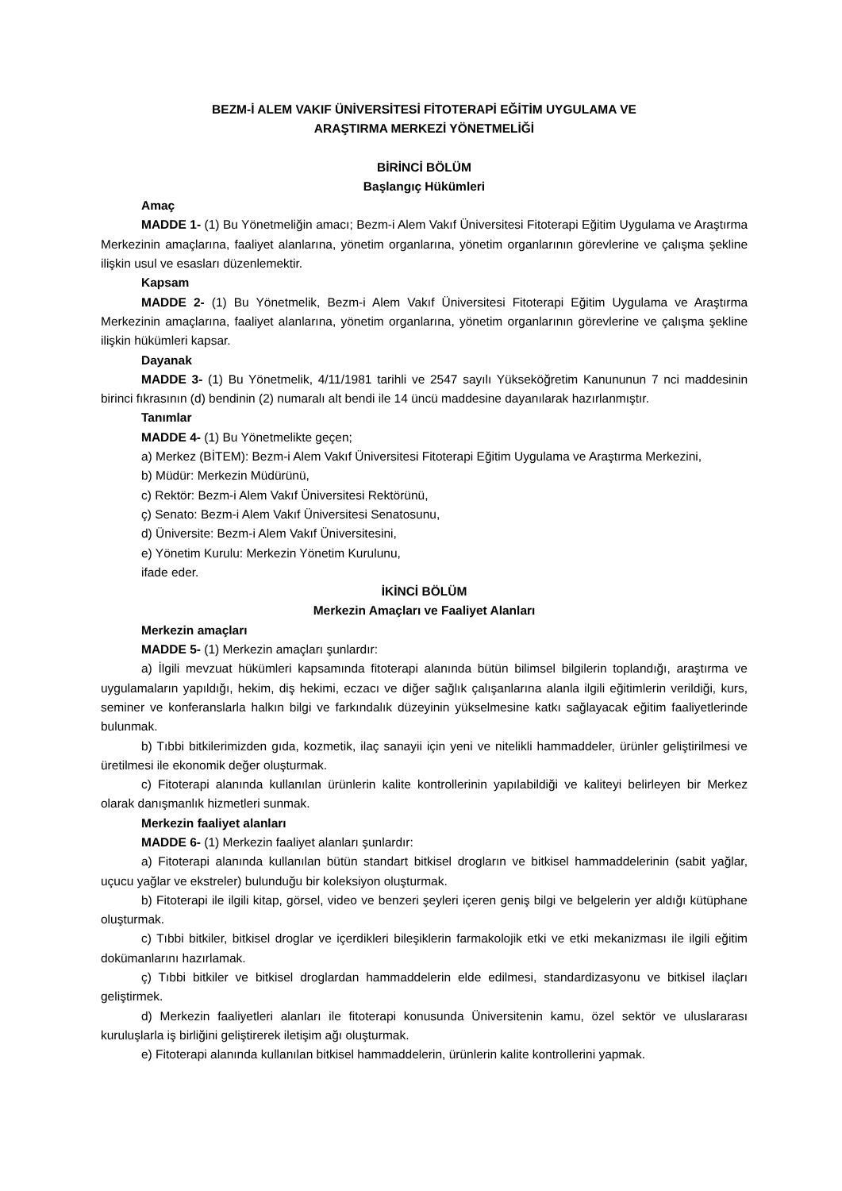BEZM-İ ALEM VAKIF ÜNİVERSİTESİ FİTOTERAPİ EĞİTİM UYGULAMA VE
ARAŞTIRMA MERKEZİ YÖNETMELİĞİ
BİRİNCİ BÖLÜM
Başlangıç Hükümleri
Amaç
MADDE 1- (1) Bu Yönetmeliğin amacı; Bezm-i Alem Vakıf Üniversitesi Fitoterapi Eğitim Uygulama ve Araştırma Merkezinin amaçlarına, faaliyet alanlarına, yönetim organlarına, yönetim organlarının görevlerine ve çalışma şekline ilişkin usul ve esasları düzenlemektir.
Kapsam
MADDE 2- (1) Bu Yönetmelik, Bezm-i Alem Vakıf Üniversitesi Fitoterapi Eğitim Uygulama ve Araştırma Merkezinin amaçlarına, faaliyet alanlarına, yönetim organlarına, yönetim organlarının görevlerine ve çalışma şekline ilişkin hükümleri kapsar.
Dayanak
MADDE 3- (1) Bu Yönetmelik, 4/11/1981 tarihli ve 2547 sayılı Yükseköğretim Kanununun 7 nci maddesinin birinci fıkrasının (d) bendinin (2) numaralı alt bendi ile 14 üncü maddesine dayanılarak hazırlanmıştır.
Tanımlar
MADDE 4- (1) Bu Yönetmelikte geçen;
a) Merkez (BİTEM): Bezm-i Alem Vakıf Üniversitesi Fitoterapi Eğitim Uygulama ve Araştırma Merkezini,
b) Müdür: Merkezin Müdürünü,
c) Rektör: Bezm-i Alem Vakıf Üniversitesi Rektörünü,
ç) Senato: Bezm-i Alem Vakıf Üniversitesi Senatosunu,
d) Üniversite: Bezm-i Alem Vakıf Üniversitesini,
e) Yönetim Kurulu: Merkezin Yönetim Kurulunu,
ifade eder.
İKİNCİ BÖLÜM
Merkezin Amaçları ve Faaliyet Alanları
Merkezin amaçları
MADDE 5- (1) Merkezin amaçları şunlardır:
a) İlgili mevzuat hükümleri kapsamında fitoterapi alanında bütün bilimsel bilgilerin toplandığı, araştırma ve uygulamaların yapıldığı, hekim, diş hekimi, eczacı ve diğer sağlık çalışanlarına alanla ilgili eğitimlerin verildiği, kurs, seminer ve konferanslarla halkın bilgi ve farkındalık düzeyinin yükselmesine katkı sağlayacak eğitim faaliyetlerinde bulunmak.
b) Tıbbi bitkilerimizden gıda, kozmetik, ilaç sanayii için yeni ve nitelikli hammaddeler, ürünler geliştirilmesi ve üretilmesi ile ekonomik değer oluşturmak.
c) Fitoterapi alanında kullanılan ürünlerin kalite kontrollerinin yapılabildiği ve kaliteyi belirleyen bir Merkez olarak danışmanlık hizmetleri sunmak.
Merkezin faaliyet alanları
MADDE 6- (1) Merkezin faaliyet alanları şunlardır:
a) Fitoterapi alanında kullanılan bütün standart bitkisel drogların ve bitkisel hammaddelerinin (sabit yağlar, uçucu yağlar ve ekstreler) bulunduğu bir koleksiyon oluşturmak.
b) Fitoterapi ile ilgili kitap, görsel, video ve benzeri şeyleri içeren geniş bilgi ve belgelerin yer aldığı kütüphane oluşturmak.
c) Tıbbi bitkiler, bitkisel droglar ve içerdikleri bileşiklerin farmakolojik etki ve etki mekanizması ile ilgili eğitim dokümanlarını hazırlamak.
ç) Tıbbi bitkiler ve bitkisel droglardan hammaddelerin elde edilmesi, standardizasyonu ve bitkisel ilaçları geliştirmek.
d) Merkezin faaliyetleri alanları ile fitoterapi konusunda Üniversitenin kamu, özel sektör ve uluslararası kuruluşlarla iş birliğini geliştirerek iletişim ağı oluşturmak.
e) Fitoterapi alanında kullanılan bitkisel hammaddelerin, ürünlerin kalite kontrollerini yapmak.